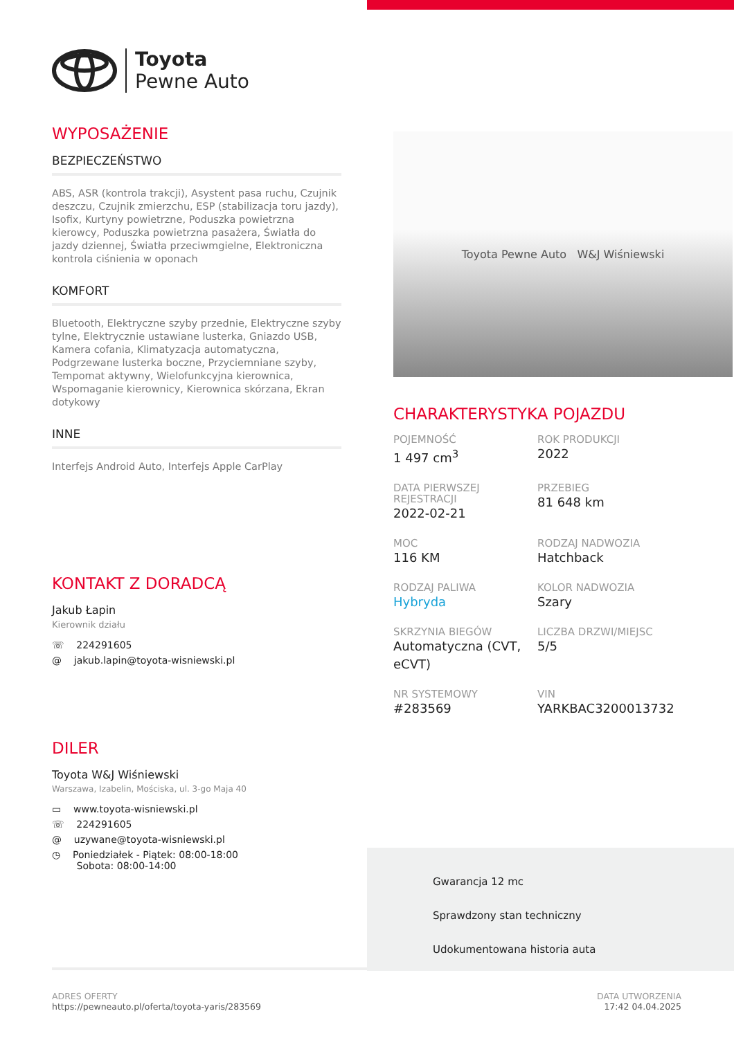Toyota
Pewne Auto
WYPOSAŻENIE
BEZPIECZEŃSTWO
ABS, ASR (kontrola trakcji), Asystent pasa ruchu, Czujnik deszczu, Czujnik zmierzchu, ESP (stabilizacja toru jazdy), Isofix, Kurtyny powietrzne, Poduszka powietrzna kierowcy, Poduszka powietrzna pasażera, Światła do jazdy dziennej, Światła przeciwmgielne, Elektroniczna kontrola ciśnienia w oponach
KOMFORT
Bluetooth, Elektryczne szyby przednie, Elektryczne szyby tylne, Elektrycznie ustawiane lusterka, Gniazdo USB, Kamera cofania, Klimatyzacja automatyczna, Podgrzewane lusterka boczne, Przyciemniane szyby, Tempomat aktywny, Wielofunkcyjna kierownica, Wspomaganie kierownicy, Kierownica skórzana, Ekran dotykowy
INNE
Interfejs Android Auto, Interfejs Apple CarPlay
KONTAKT Z DORADCĄ
Jakub Łapin
Kierownik działu
☏ 224291605
@ jakub.lapin@toyota-wisniewski.pl
DILER
Toyota W&J Wiśniewski
Warszawa, Izabelin, Mościska, ul. 3-go Maja 40
▭ www.toyota-wisniewski.pl
☏ 224291605
@ uzywane@toyota-wisniewski.pl
◷ Poniedziałek - Piątek: 08:00-18:00
Sobota: 08:00-14:00
Toyota Pewne Auto W&J Wiśniewski
CHARAKTERYSTYKA POJAZDU
POJEMNOŚĆ
1 497 cm<sup>3</sup>
ROK PRODUKCJI
2022
DATA PIERWSZEJ REJESTRACJI
2022-02-21
PRZEBIEG
81 648 km
MOC
116 KM
RODZAJ NADWOZIA
Hatchback
RODZAJ PALIWA
Hybryda
KOLOR NADWOZIA
Szary
SKRZYNIA BIEGÓW
Automatyczna (CVT, eCVT)
LICZBA DRZWI/MIEJSC
5/5
NR SYSTEMOWY
#283569
VIN
YARKBAC3200013732
Gwarancja 12 mc
Sprawdzony stan techniczny
Udokumentowana historia auta
ADRES OFERTY
https://pewneauto.pl/oferta/toyota-yaris/283569
DATA UTWORZENIA
17:42 04.04.2025